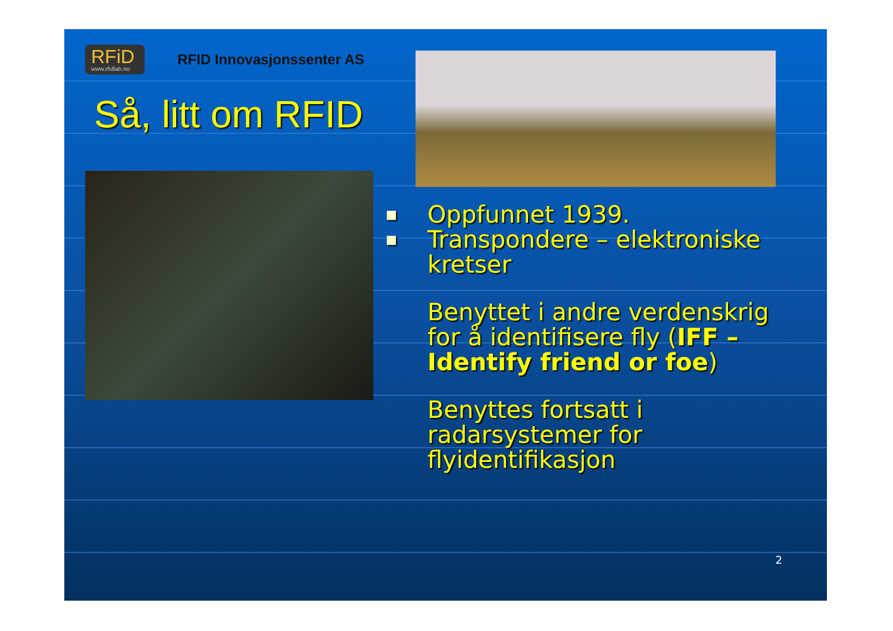RFiD www.rfidlab.no RFID Innovasjonssenter AS
Så, litt om RFID
■ Oppfunnet 1939.
■ Transpondere – elektroniske kretser
Benyttet i andre verdenskrig for å identifisere fly (IFF – Identify friend or foe)
Benyttes fortsatt i radarsystemer for flyidentifikasjon
2